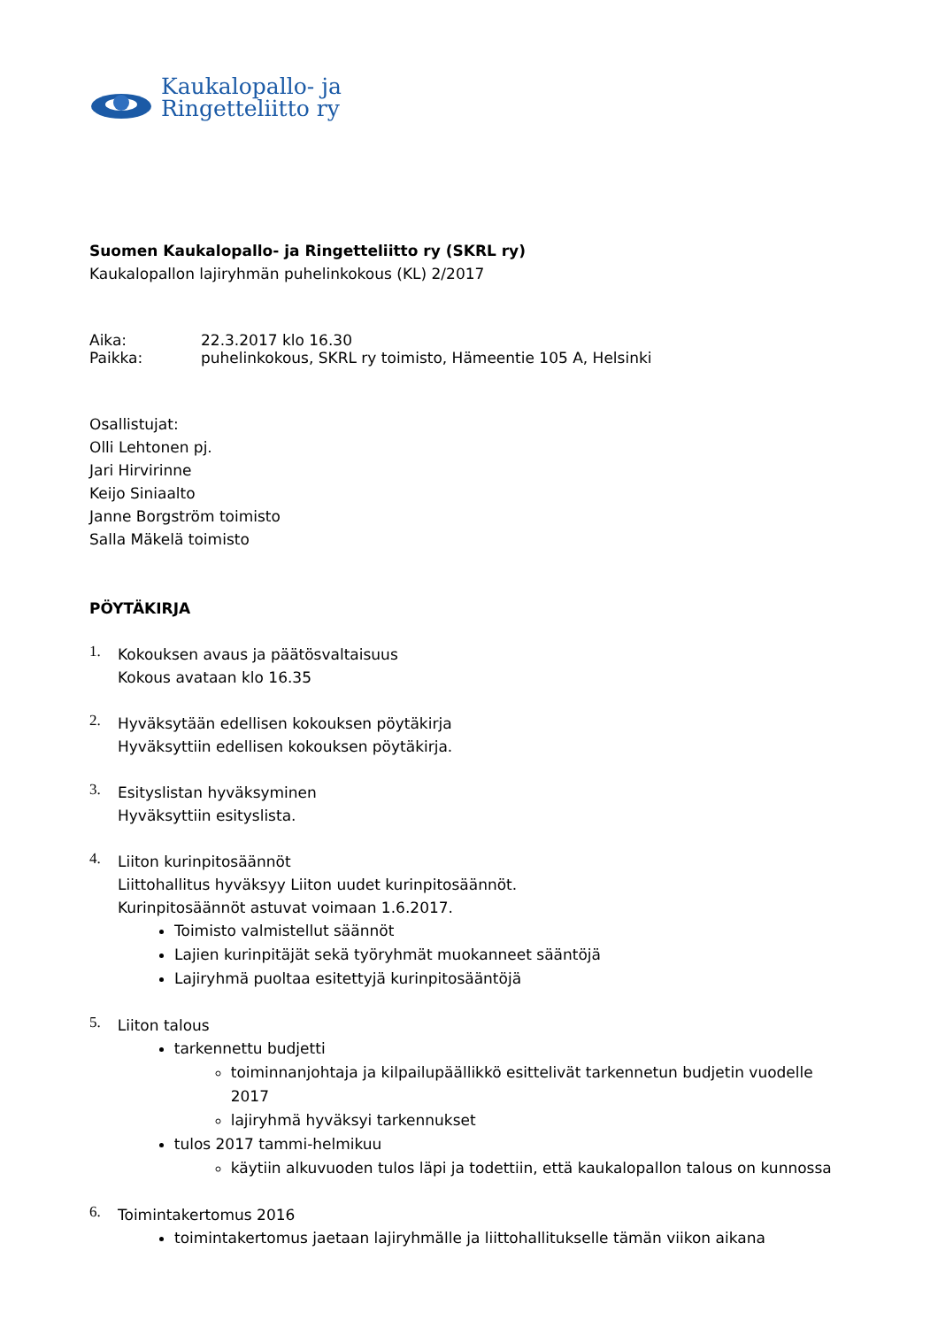Kaukalopallo- ja
Ringetteliitto ry
Suomen Kaukalopallo- ja Ringetteliitto ry (SKRL ry)
Kaukalopallon lajiryhmän puhelinkokous (KL) 2/2017
Aika: 22.3.2017 klo 16.30
Paikka: puhelinkokous, SKRL ry toimisto, Hämeentie 105 A, Helsinki
Osallistujat:
Olli Lehtonen pj.
Jari Hirvirinne
Keijo Siniaalto
Janne Borgström toimisto
Salla Mäkelä toimisto
PÖYTÄKIRJA
1.
Kokouksen avaus ja päätösvaltaisuus
Kokous avataan klo 16.35
2.
Hyväksytään edellisen kokouksen pöytäkirja
Hyväksyttiin edellisen kokouksen pöytäkirja.
3.
Esityslistan hyväksyminen
Hyväksyttiin esityslista.
4.
Liiton kurinpitosäännöt
Liittohallitus hyväksyy Liiton uudet kurinpitosäännöt.
Kurinpitosäännöt astuvat voimaan 1.6.2017.
Toimisto valmistellut säännöt
Lajien kurinpitäjät sekä työryhmät muokanneet sääntöjä
Lajiryhmä puoltaa esitettyjä kurinpitosääntöjä
5.
Liiton talous
tarkennettu budjetti
toiminnanjohtaja ja kilpailupäällikkö esittelivät tarkennetun budjetin vuodelle 2017
lajiryhmä hyväksyi tarkennukset
tulos 2017 tammi-helmikuu
käytiin alkuvuoden tulos läpi ja todettiin, että kaukalopallon talous on kunnossa
6.
Toimintakertomus 2016
toimintakertomus jaetaan lajiryhmälle ja liittohallitukselle tämän viikon aikana